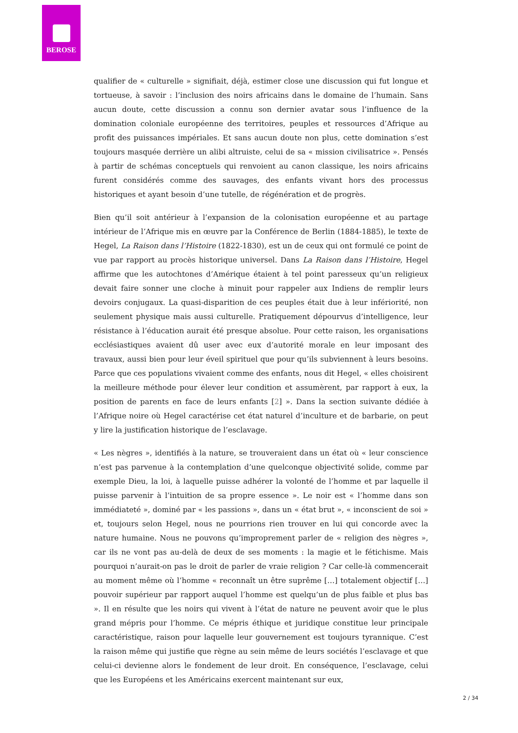BEROSE
qualifier de « culturelle » signifiait, déjà, estimer close une discussion qui fut longue et tortueuse, à savoir : l’inclusion des noirs africains dans le domaine de l’humain. Sans aucun doute, cette discussion a connu son dernier avatar sous l’influence de la domination coloniale européenne des territoires, peuples et ressources d’Afrique au profit des puissances impériales. Et sans aucun doute non plus, cette domination s’est toujours masquée derrière un alibi altruiste, celui de sa « mission civilisatrice ». Pensés à partir de schémas conceptuels qui renvoient au canon classique, les noirs africains furent considérés comme des sauvages, des enfants vivant hors des processus historiques et ayant besoin d’une tutelle, de régénération et de progrès.
Bien qu’il soit antérieur à l’expansion de la colonisation européenne et au partage intérieur de l’Afrique mis en œuvre par la Conférence de Berlin (1884-1885), le texte de Hegel, La Raison dans l’Histoire (1822-1830), est un de ceux qui ont formulé ce point de vue par rapport au procès historique universel. Dans La Raison dans l’Histoire, Hegel affirme que les autochtones d’Amérique étaient à tel point paresseux qu’un religieux devait faire sonner une cloche à minuit pour rappeler aux Indiens de remplir leurs devoirs conjugaux. La quasi-disparition de ces peuples était due à leur infériorité, non seulement physique mais aussi culturelle. Pratiquement dépourvus d’intelligence, leur résistance à l’éducation aurait été presque absolue. Pour cette raison, les organisations ecclésiastiques avaient dû user avec eux d’autorité morale en leur imposant des travaux, aussi bien pour leur éveil spirituel que pour qu’ils subviennent à leurs besoins. Parce que ces populations vivaient comme des enfants, nous dit Hegel, « elles choisirent la meilleure méthode pour élever leur condition et assumèrent, par rapport à eux, la position de parents en face de leurs enfants [2] ». Dans la section suivante dédiée à l’Afrique noire où Hegel caractérise cet état naturel d’inculture et de barbarie, on peut y lire la justification historique de l’esclavage.
« Les nègres », identifiés à la nature, se trouveraient dans un état où « leur conscience n’est pas parvenue à la contemplation d’une quelconque objectivité solide, comme par exemple Dieu, la loi, à laquelle puisse adhérer la volonté de l’homme et par laquelle il puisse parvenir à l’intuition de sa propre essence ». Le noir est « l’homme dans son immédiateté », dominé par « les passions », dans un « état brut », « inconscient de soi » et, toujours selon Hegel, nous ne pourrions rien trouver en lui qui concorde avec la nature humaine. Nous ne pouvons qu’improprement parler de « religion des nègres », car ils ne vont pas au-delà de deux de ses moments : la magie et le fétichisme. Mais pourquoi n’aurait-on pas le droit de parler de vraie religion ? Car celle-là commencerait au moment même où l’homme « reconnaît un être suprême […] totalement objectif […] pouvoir supérieur par rapport auquel l’homme est quelqu’un de plus faible et plus bas ». Il en résulte que les noirs qui vivent à l’état de nature ne peuvent avoir que le plus grand mépris pour l’homme. Ce mépris éthique et juridique constitue leur principale caractéristique, raison pour laquelle leur gouvernement est toujours tyrannique. C’est la raison même qui justifie que règne au sein même de leurs sociétés l’esclavage et que celui-ci devienne alors le fondement de leur droit. En conséquence, l’esclavage, celui que les Européens et les Américains exercent maintenant sur eux,
2 / 34